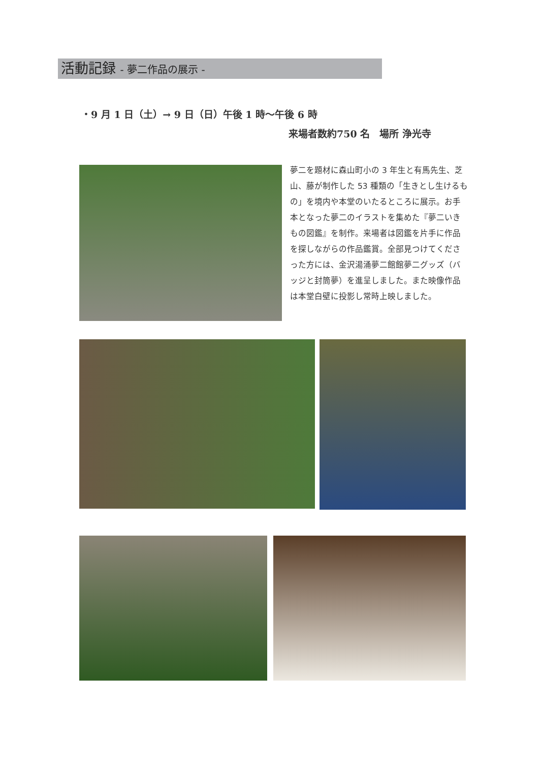活動記録 - 夢二作品の展示 -
・9 月 1 日（土）→ 9 日（日）午後 1 時〜午後 6 時
来場者数約750 名　場所 浄光寺
夢二を題材に森山町小の 3 年生と有馬先生、芝山、藤が制作した 53 種類の「生きとし生けるもの」を境内や本堂のいたるところに展示。お手本となった夢二のイラストを集めた『夢二いきもの図鑑』を制作。来場者は図鑑を片手に作品を探しながらの作品鑑賞。全部見つけてくださった方には、金沢湯涌夢二館館夢二グッズ（バッジと封筒夢）を進呈しました。また映像作品は本堂白壁に投影し常時上映しました。